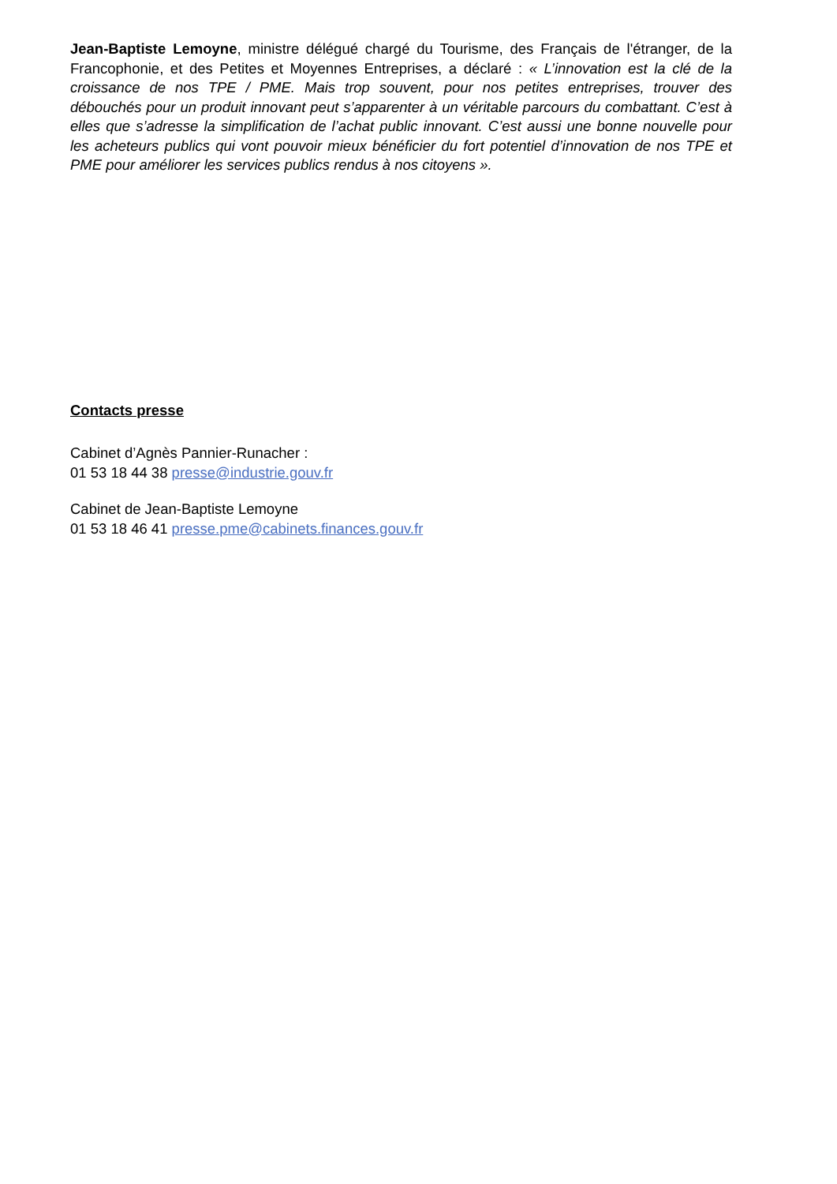Jean-Baptiste Lemoyne, ministre délégué chargé du Tourisme, des Français de l'étranger, de la Francophonie, et des Petites et Moyennes Entreprises, a déclaré : « L’innovation est la clé de la croissance de nos TPE / PME. Mais trop souvent, pour nos petites entreprises, trouver des débouchés pour un produit innovant peut s’apparenter à un véritable parcours du combattant. C’est à elles que s’adresse la simplification de l’achat public innovant. C’est aussi une bonne nouvelle pour les acheteurs publics qui vont pouvoir mieux bénéficier du fort potentiel d’innovation de nos TPE et PME pour améliorer les services publics rendus à nos citoyens ».
Contacts presse
Cabinet d’Agnès Pannier-Runacher :
01 53 18 44 38 presse@industrie.gouv.fr
Cabinet de Jean-Baptiste Lemoyne
01 53 18 46 41 presse.pme@cabinets.finances.gouv.fr